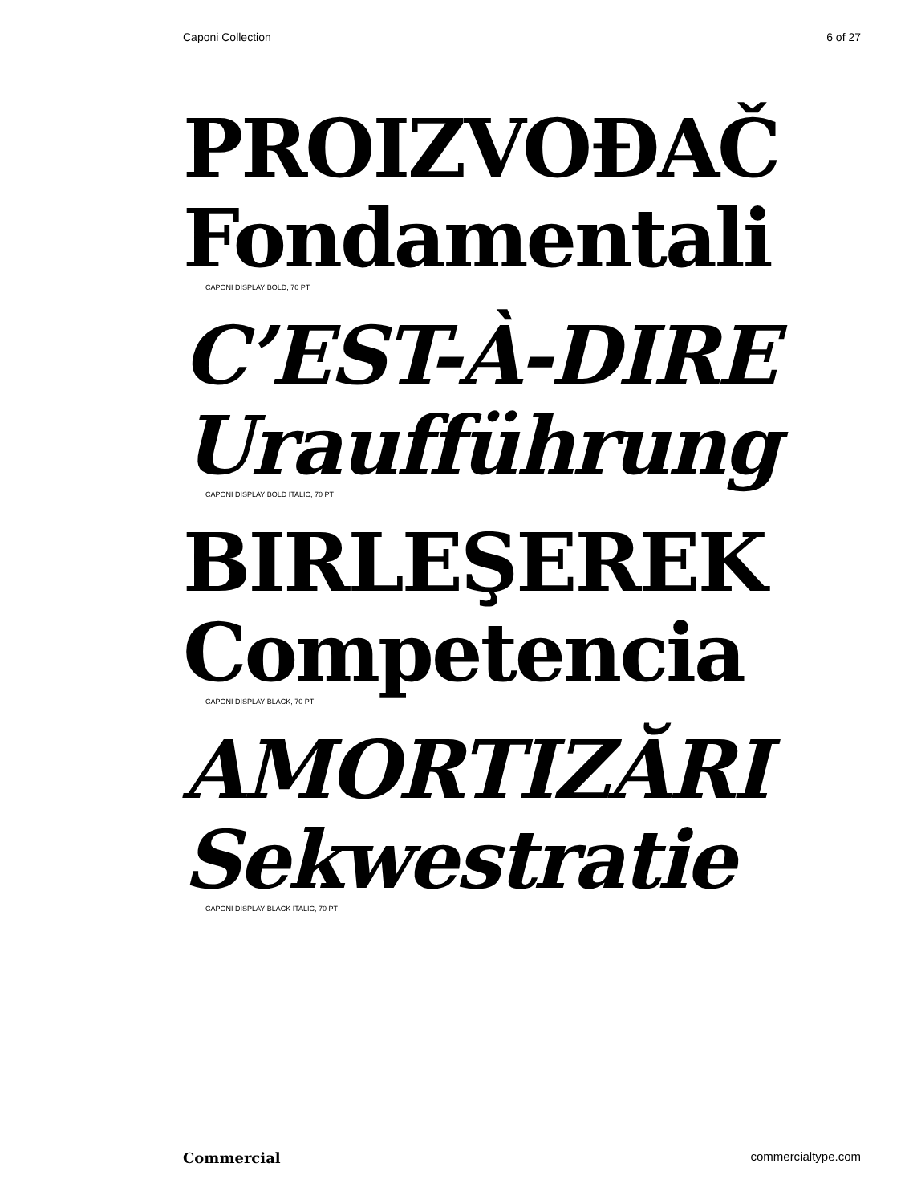Caponi Collection 6 of 27
PROIZVOĐAČ
Fondamentali
CAPONI DISPLAY BOLD, 70 PT
C’EST-À-DIRE
Uraufführung
CAPONI DISPLAY BOLD ITALIC, 70 PT
BIRLEŞEREK
Competencia
CAPONI DISPLAY BLACK, 70 PT
AMORTIZĂRI
Sekwestratie
CAPONI DISPLAY BLACK ITALIC, 70 PT
Commercial commercialtype.com